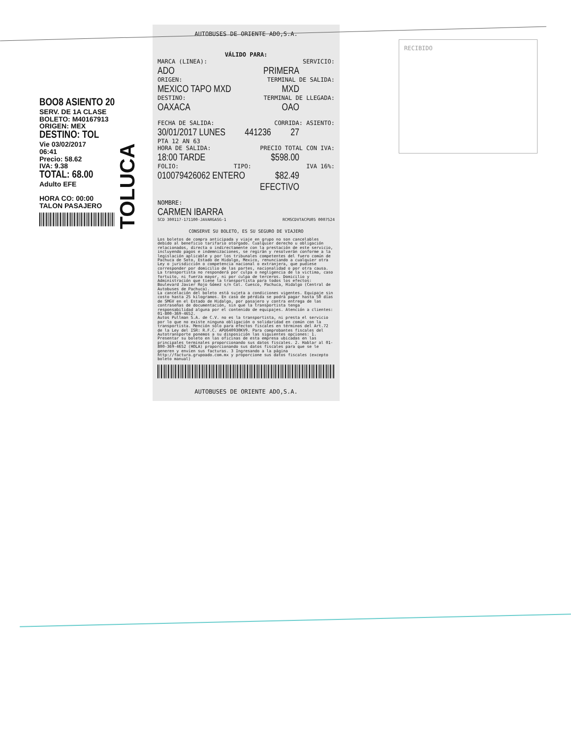BOO8 ASIENTO 20
SERV. DE 1A CLASE
BOLETO: M40167913
ORIGEN: MEX
DESTINO: TOL
Vie 03/02/2017
06:41
Precio: 58.62
IVA: 9.38
TOTAL: 68.00
Adulto EFE
HORA CO: 00:00
TALON PASAJERO
TOLUCA
AUTOBUSES DE ORIENTE ADO,S.A.
VÁLIDO PARA:
MARCA (LINEA): SERVICIO:
ADO PRIMERA
ORIGEN: TERMINAL DE SALIDA:
MEXICO TAPO MXD MXD
DESTINO: TERMINAL DE LLEGADA:
OAXACA OAO
FECHA DE SALIDA: CORRIDA: ASIENTO:
30/01/2017 LUNES 441236 27
PTA 12 AN 63
HORA DE SALIDA: PRECIO TOTAL CON IVA:
18:00 TARDE $598.00
FOLIO: TIPO: IVA 16%:
010079426062 ENTERO $82.49
EFECTIVO
NOMBRE:
CARMEN IBARRA
SCD 300117-171100-JAVARGASG-1 RCMSCDVTACPU05 0007524
CONSERVE SU BOLETO, ES SU SEGURO DE VIAJERO
Los boletos de compra anticipada y viaje en grupo no son cancelables debido al beneficio tarifario otorgado. Cualquier derecho u obligación relacionados, directa o indirectamente con la prestación de este servicio, incluyendo pagos e indemnizaciones, se regirán y resolverán conforme a la legislación aplicable y por los tribunales competentes del fuero común de Pachuca de Soto, Estado de Hidalgo, Mexico, renunciando a cualquier otra Ley o jurisdicción o competencia nacional o extranjera, que pudiese corresponder por domicilio de las partes, nacionalidad o por otra causa. La transportista no responderá por culpa o negligencia de la victima, caso fortuito, ni fuerza mayor, ni por culpa de terceros. Domicilio y Administración que tiene la transportista para todos los efectos: Boulevard Javier Rojo Gómez s/n Col. Cuesco, Pachuca, Hidalgo (Central de Autobuses de Pachuca).
La cancelación del boleto está sujeta a condiciones vigentes. Equipaje sin costo hasta 25 kilogramos. En caso de pérdida se podrá pagar hasta 50 días de SMGV en el Estado de Hidalgo, por pasajero y contra entrega de las contraseñas de documentación, sin que la transportista tenga responsabilidad alguna por el contenido de equipajes. Atención a clientes: 01-800-369-4652.
Autos Pullman S.A. de C.V. no es la transportista, ni presta el servicio por lo que no existe ninguna obligación o solidaridad en común con la transportista. Mención sólo para efectos fiscales en términos del Art.72 de la Ley del ISR: R.F.C. APU640930KV9. Para comprobantes fiscales del Autotransporte ponemos a su disposición las siguientes opciones: 1. Presentar su boleto en las oficinas de esta empresa ubicadas en las principales terminales proporcionando sus datos fiscales. 2. Hablar al 01-800-369-4652 (HOLA) proporcionando sus datos fiscales para que se le generen y envíen sus facturas. 3 Ingresando a la página http://factura.grupoado.com.mx y proporcione sus datos fiscales (excepto boleto manual)
AUTOBUSES DE ORIENTE ADO,S.A.
RECIBIDO